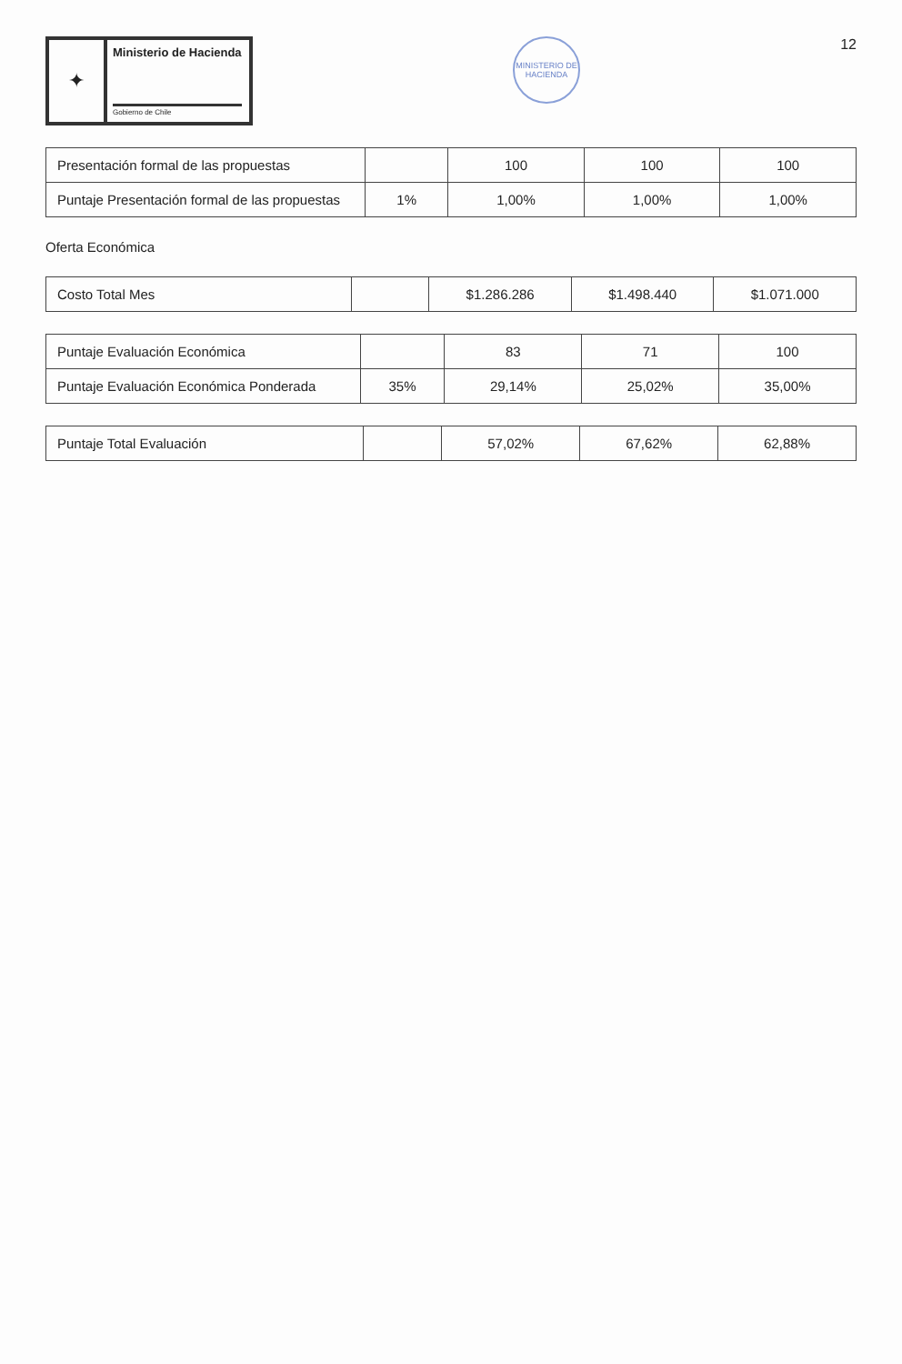✦
Ministerio de Hacienda
Gobierno de Chile
MINISTERIO DE HACIENDA
12
| Presentación formal de las propuestas | | 100 | 100 | 100 |
| Puntaje Presentación formal de las propuestas | 1% | 1,00% | 1,00% | 1,00% |
Oferta Económica
| Costo Total Mes | | $1.286.286 | $1.498.440 | $1.071.000 |
| Puntaje Evaluación Económica | | 83 | 71 | 100 |
| Puntaje Evaluación Económica Ponderada | 35% | 29,14% | 25,02% | 35,00% |
| Puntaje Total Evaluación | | 57,02% | 67,62% | 62,88% |